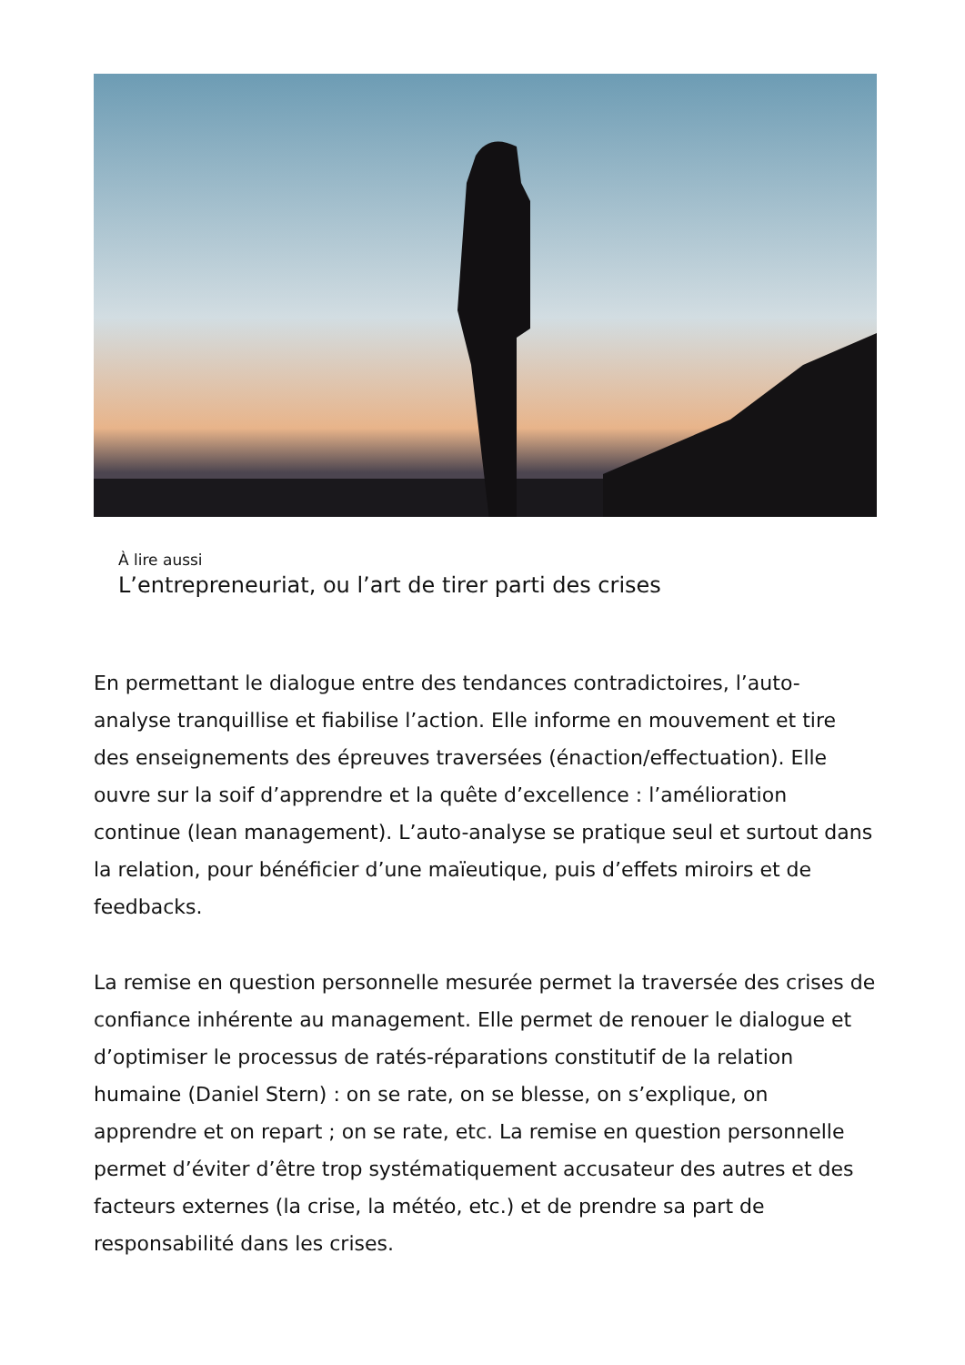À lire aussi
L’entrepreneuriat, ou l’art de tirer parti des crises
En permettant le dialogue entre des tendances contradictoires, l’auto-analyse tranquillise et fiabilise l’action. Elle informe en mouvement et tire des enseignements des épreuves traversées (énaction/effectuation). Elle ouvre sur la soif d’apprendre et la quête d’excellence : l’amélioration continue (lean management). L’auto-analyse se pratique seul et surtout dans la relation, pour bénéficier d’une maïeutique, puis d’effets miroirs et de feedbacks.
La remise en question personnelle mesurée permet la traversée des crises de confiance inhérente au management. Elle permet de renouer le dialogue et d’optimiser le processus de ratés-réparations constitutif de la relation humaine (Daniel Stern) : on se rate, on se blesse, on s’explique, on apprendre et on repart ; on se rate, etc. La remise en question personnelle permet d’éviter d’être trop systématiquement accusateur des autres et des facteurs externes (la crise, la météo, etc.) et de prendre sa part de responsabilité dans les crises.